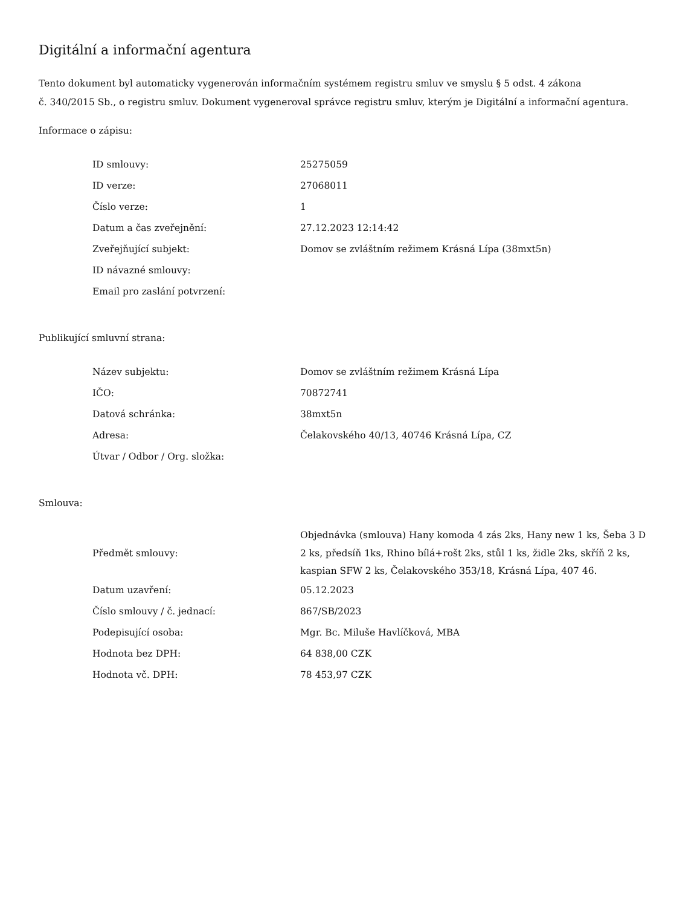Digitální a informační agentura
Tento dokument byl automaticky vygenerován informačním systémem registru smluv ve smyslu § 5 odst. 4 zákona
č. 340/2015 Sb., o registru smluv. Dokument vygeneroval správce registru smluv, kterým je Digitální a informační agentura.
Informace o zápisu:
| ID smlouvy: | 25275059 |
| ID verze: | 27068011 |
| Číslo verze: | 1 |
| Datum a čas zveřejnění: | 27.12.2023 12:14:42 |
| Zveřejňující subjekt: | Domov se zvláštním režimem Krásná Lípa (38mxt5n) |
| ID návazné smlouvy: | |
| Email pro zaslání potvrzení: | |
Publikující smluvní strana:
| Název subjektu: | Domov se zvláštním režimem Krásná Lípa |
| IČO: | 70872741 |
| Datová schránka: | 38mxt5n |
| Adresa: | Čelakovského 40/13, 40746 Krásná Lípa, CZ |
| Útvar / Odbor / Org. složka: | |
Smlouva:
| Předmět smlouvy: | Objednávka (smlouva) Hany komoda 4 zás 2ks, Hany new 1 ks, Šeba 3 D 2 ks, předsíň 1ks, Rhino bílá+rošt 2ks, stůl 1 ks, židle 2ks, skříň 2 ks, kaspian SFW 2 ks, Čelakovského 353/18, Krásná Lípa, 407 46. |
| Datum uzavření: | 05.12.2023 |
| Číslo smlouvy / č. jednací: | 867/SB/2023 |
| Podepisující osoba: | Mgr. Bc. Miluše Havlíčková, MBA |
| Hodnota bez DPH: | 64 838,00 CZK |
| Hodnota vč. DPH: | 78 453,97 CZK |